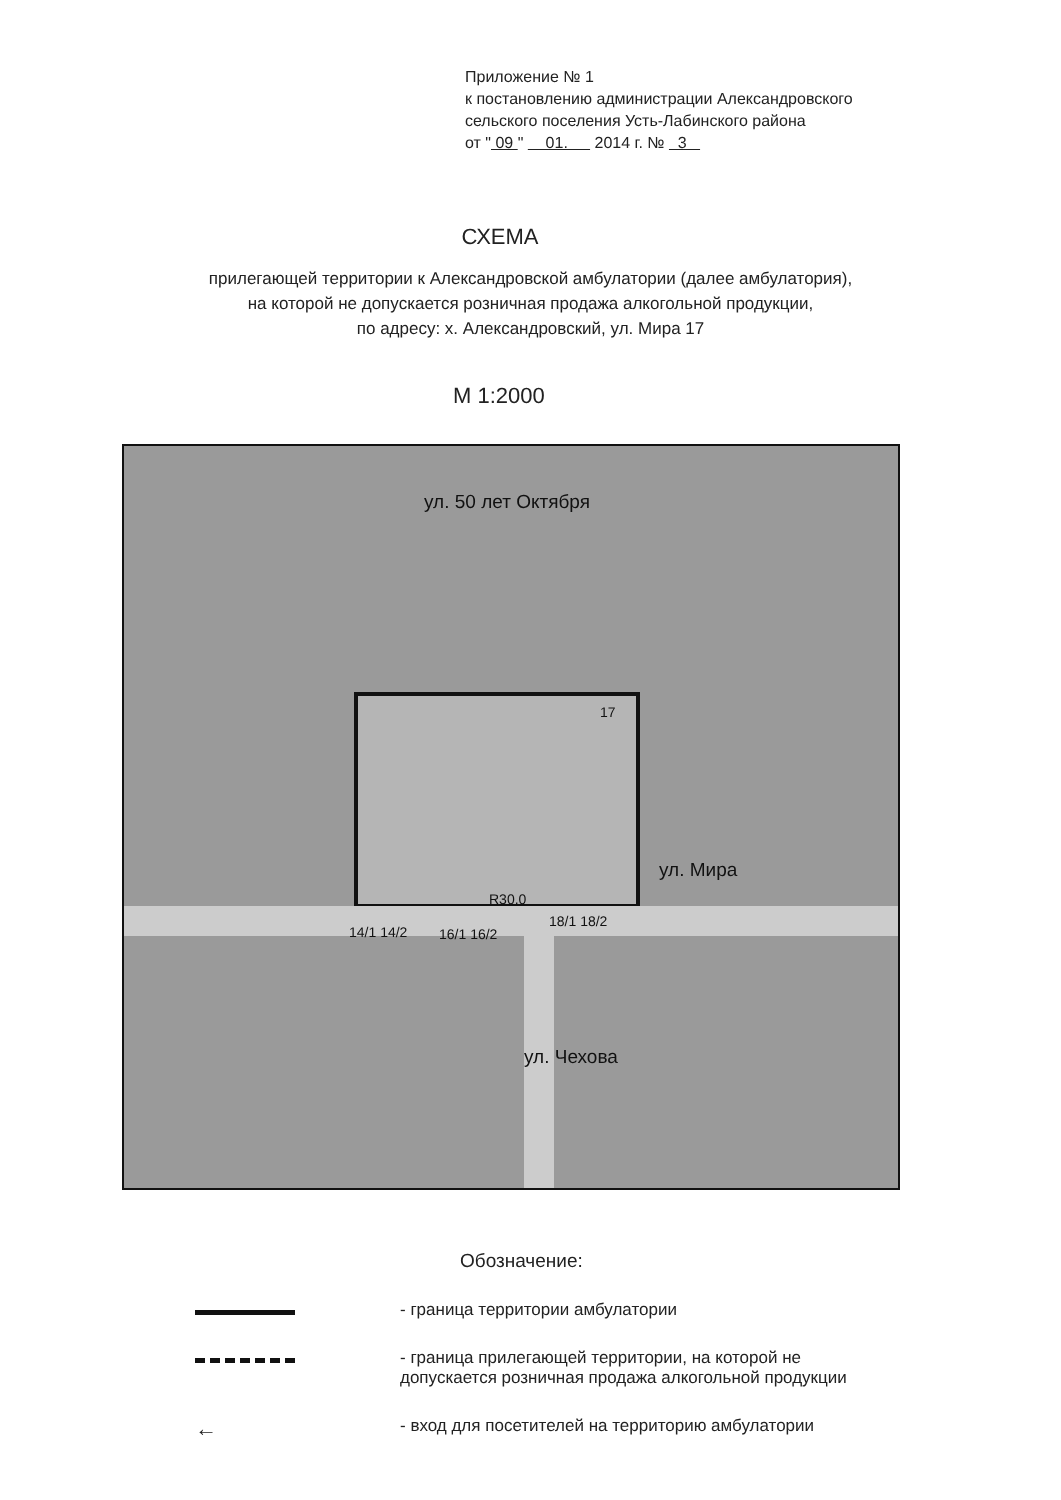Приложение № 1
к постановлению администрации Александровского
сельского поселения Усть-Лабинского района
от " 09 " 01. 2014 г. № 3
СХЕМА
прилегающей территории к Александровской амбулатории (далее амбулатория),
на которой не допускается розничная продажа алкогольной продукции,
по адресу: х. Александровский, ул. Мира 17
М 1:2000
ул. 50 лет Октября
17
ул. Мира
R30.0
14/1 14/2 16/1 16/2
18/1 18/2
ул. Чехова
Обозначение:
- граница территории амбулатории
- граница прилегающей территории, на которой не
допускается розничная продажа алкогольной продукции
←
- вход для посетителей на территорию амбулатории